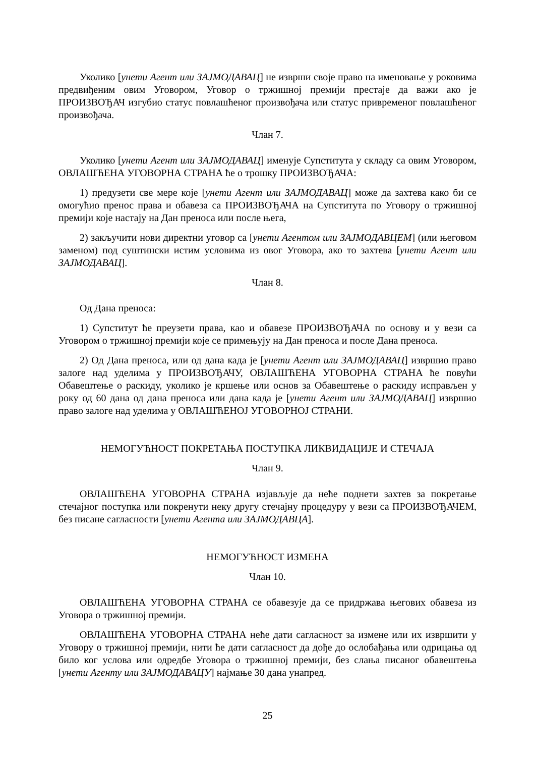Уколико [унети Агент или ЗАЈМОДАВАЦ] не изврши своје право на именовање у роковима предвиђеним овим Уговором, Уговор о тржишној премији престаје да важи ако је ПРОИЗВОЂАЧ изгубио статус повлашћеног произвођача или статус привременог повлашћеног произвођача.
Члан 7.
Уколико [унети Агент или ЗАЈМОДАВАЦ] именује Супститута у складу са овим Уговором, ОВЛАШЋЕНА УГОВОРНА СТРАНА ће о трошку ПРОИЗВОЂАЧА:
1) предузети све мере које [унети Агент или ЗАЈМОДАВАЦ] може да захтева како би се омогућио пренос права и обавеза са ПРОИЗВОЂАЧА на Супститута по Уговору о тржишној премији које настају на Дан преноса или после њега,
2) закључити нови директни уговор са [унети Агентом или ЗАЈМОДАВЦЕМ] (или његовом заменом) под суштински истим условима из овог Уговора, ако то захтева [унети Агент или ЗАЈМОДАВАЦ].
Члан 8.
Од Дана преноса:
1) Супститут ће преузети права, као и обавезе ПРОИЗВОЂАЧА по основу и у вези са Уговором о тржишној премији које се примењују на Дан преноса и после Дана преноса.
2) Од Дана преноса, или од дана када је [унети Агент или ЗАЈМОДАВАЦ] извршио право залоге над уделима у ПРОИЗВОЂАЧУ, ОВЛАШЋЕНА УГОВОРНА СТРАНА ће повући Обавештење о раскиду, уколико је кршење или основ за Обавештење о раскиду исправљен у року од 60 дана од дана преноса или дана када је [унети Агент или ЗАЈМОДАВАЦ] извршио право залоге над уделима у ОВЛАШЋЕНОЈ УГОВОРНОЈ СТРАНИ.
НЕМОГУЋНОСТ ПОКРЕТАЊА ПОСТУПКА ЛИКВИДАЦИЈЕ И СТЕЧАЈА
Члан 9.
ОВЛАШЋЕНА УГОВОРНА СТРАНА изјављује да неће поднети захтев за покретање стечајног поступка или покренути неку другу стечајну процедуру у вези са ПРОИЗВОЂАЧЕМ, без писане сагласности [унети Агента или ЗАЈМОДАВЦА].
НЕМОГУЋНОСТ ИЗМЕНА
Члан 10.
ОВЛАШЋЕНА УГОВОРНА СТРАНА се обавезује да се придржава његових обавеза из Уговора о тржишној премији.
ОВЛАШЋЕНА УГОВОРНА СТРАНА неће дати сагласност за измене или их извршити у Уговору о тржишној премији, нити ће дати сагласност да дође до ослобађања или одрицања од било ког услова или одредбе Уговора о тржишној премији, без слања писаног обавештења [унети Агенту или ЗАЈМОДАВАЦУ] најмање 30 дана унапред.
25